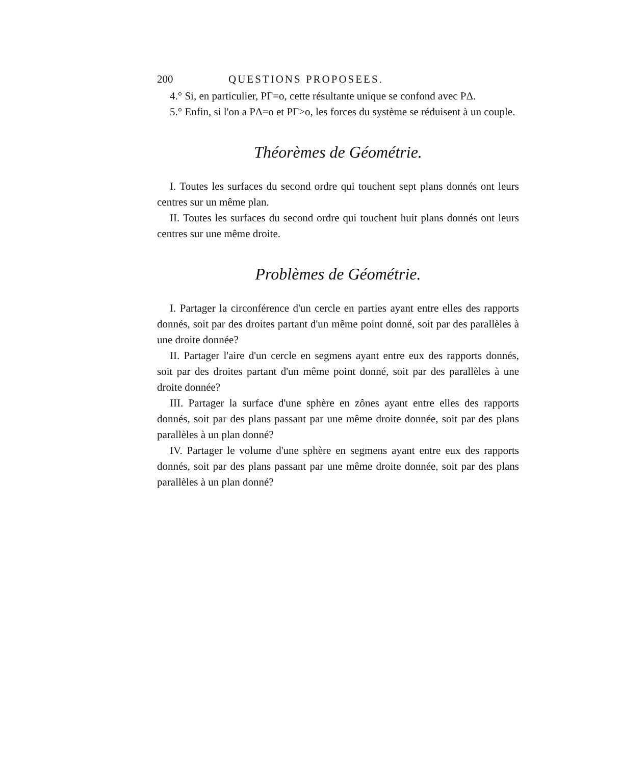200 QUESTIONS PROPOSEES.
4.° Si, en particulier, PΓ=o, cette résultante unique se confond avec PΔ.
5.° Enfin, si l'on a PΔ=o et PΓ>o, les forces du système se réduisent à un couple.
Théorèmes de Géométrie.
I. Toutes les surfaces du second ordre qui touchent sept plans donnés ont leurs centres sur un même plan.
II. Toutes les surfaces du second ordre qui touchent huit plans donnés ont leurs centres sur une même droite.
Problèmes de Géométrie.
I. Partager la circonférence d'un cercle en parties ayant entre elles des rapports donnés, soit par des droites partant d'un même point donné, soit par des parallèles à une droite donnée?
II. Partager l'aire d'un cercle en segmens ayant entre eux des rapports donnés, soit par des droites partant d'un même point donné, soit par des parallèles à une droite donnée?
III. Partager la surface d'une sphère en zônes ayant entre elles des rapports donnés, soit par des plans passant par une même droite donnée, soit par des plans parallèles à un plan donné?
IV. Partager le volume d'une sphère en segmens ayant entre eux des rapports donnés, soit par des plans passant par une même droite donnée, soit par des plans parallèles à un plan donné?